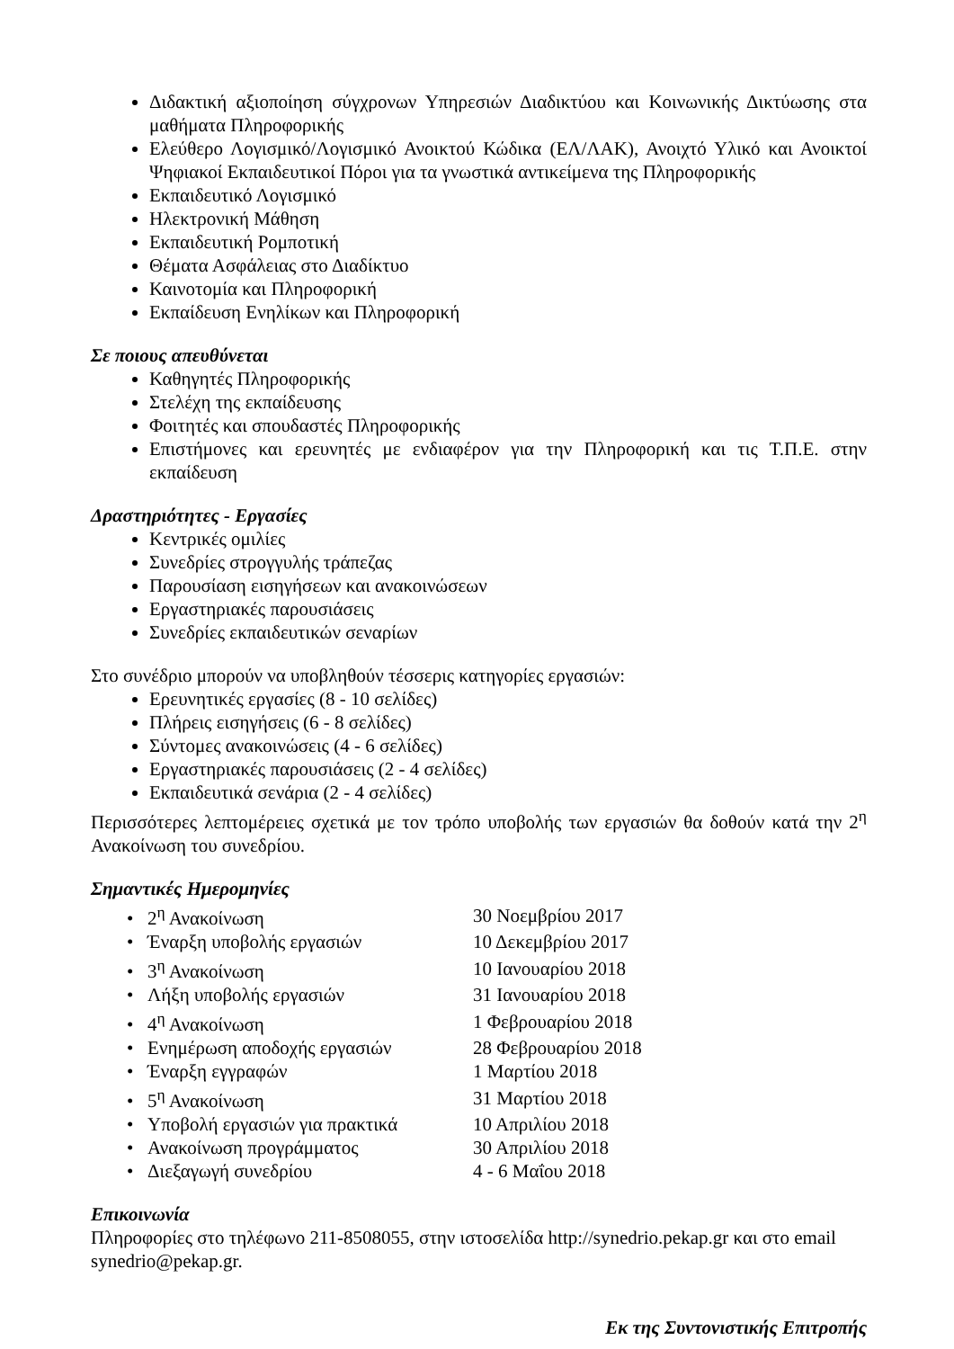Διδακτική αξιοποίηση σύγχρονων Υπηρεσιών Διαδικτύου και Κοινωνικής Δικτύωσης στα μαθήματα Πληροφορικής
Ελεύθερο Λογισμικό/Λογισμικό Ανοικτού Κώδικα (ΕΛ/ΛΑΚ), Ανοιχτό Υλικό και Ανοικτοί Ψηφιακοί Εκπαιδευτικοί Πόροι για τα γνωστικά αντικείμενα της Πληροφορικής
Εκπαιδευτικό Λογισμικό
Ηλεκτρονική Μάθηση
Εκπαιδευτική Ρομποτική
Θέματα Ασφάλειας στο Διαδίκτυο
Καινοτομία και Πληροφορική
Εκπαίδευση Ενηλίκων και Πληροφορική
Σε ποιους απευθύνεται
Καθηγητές Πληροφορικής
Στελέχη της εκπαίδευσης
Φοιτητές και σπουδαστές Πληροφορικής
Επιστήμονες και ερευνητές με ενδιαφέρον για την Πληροφορική και τις Τ.Π.Ε. στην εκπαίδευση
Δραστηριότητες - Εργασίες
Κεντρικές ομιλίες
Συνεδρίες στρογγυλής τράπεζας
Παρουσίαση εισηγήσεων και ανακοινώσεων
Εργαστηριακές παρουσιάσεις
Συνεδρίες εκπαιδευτικών σεναρίων
Στο συνέδριο μπορούν να υποβληθούν τέσσερις κατηγορίες εργασιών:
Ερευνητικές εργασίες (8 - 10 σελίδες)
Πλήρεις εισηγήσεις (6 - 8 σελίδες)
Σύντομες ανακοινώσεις (4 - 6 σελίδες)
Εργαστηριακές παρουσιάσεις (2 - 4 σελίδες)
Εκπαιδευτικά σενάρια (2 - 4 σελίδες)
Περισσότερες λεπτομέρειες σχετικά με τον τρόπο υποβολής των εργασιών θα δοθούν κατά την 2<sup>η</sup> Ανακοίνωση του συνεδρίου.
Σημαντικές Ημερομηνίες
| • 2<sup>η</sup> Ανακοίνωση | 30 Νοεμβρίου 2017 |
| • Έναρξη υποβολής εργασιών | 10 Δεκεμβρίου 2017 |
| • 3<sup>η</sup> Ανακοίνωση | 10 Ιανουαρίου 2018 |
| • Λήξη υποβολής εργασιών | 31 Ιανουαρίου 2018 |
| • 4<sup>η</sup> Ανακοίνωση | 1 Φεβρουαρίου 2018 |
| • Ενημέρωση αποδοχής εργασιών | 28 Φεβρουαρίου 2018 |
| • Έναρξη εγγραφών | 1 Μαρτίου 2018 |
| • 5<sup>η</sup> Ανακοίνωση | 31 Μαρτίου 2018 |
| • Υποβολή εργασιών για πρακτικά | 10 Απριλίου 2018 |
| • Ανακοίνωση προγράμματος | 30 Απριλίου 2018 |
| • Διεξαγωγή συνεδρίου | 4 - 6 Μαΐου 2018 |
Επικοινωνία
Πληροφορίες στο τηλέφωνο 211-8508055, στην ιστοσελίδα http://synedrio.pekap.gr και στο email synedrio@pekap.gr.
Εκ της Συντονιστικής Επιτροπής